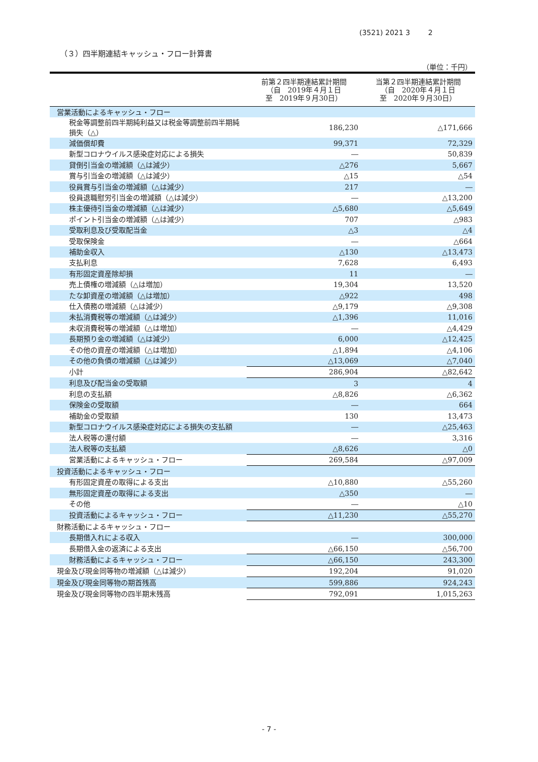(3521) 2021 3 2
（３）四半期連結キャッシュ・フロー計算書
（単位：千円）
| | 前第２四半期連結累計期間 （自 2019年４月１日 至 2019年９月30日） | 当第２四半期連結累計期間 （自 2020年４月１日 至 2020年９月30日） |
| --- | --- | --- |
| 営業活動によるキャッシュ・フロー | | |
| 税金等調整前四半期純利益又は税金等調整前四半期純損失（△） | 186,230 | △171,666 |
| 減価償却費 | 99,371 | 72,329 |
| 新型コロナウイルス感染症対応による損失 | ― | 50,839 |
| 貸倒引当金の増減額（△は減少） | △276 | 5,667 |
| 賞与引当金の増減額（△は減少） | △15 | △54 |
| 役員賞与引当金の増減額（△は減少） | 217 | ― |
| 役員退職慰労引当金の増減額（△は減少） | ― | △13,200 |
| 株主優待引当金の増減額（△は減少） | △5,680 | △5,649 |
| ポイント引当金の増減額（△は減少） | 707 | △983 |
| 受取利息及び受取配当金 | △3 | △4 |
| 受取保険金 | ― | △664 |
| 補助金収入 | △130 | △13,473 |
| 支払利息 | 7,628 | 6,493 |
| 有形固定資産除却損 | 11 | ― |
| 売上債権の増減額（△は増加） | 19,304 | 13,520 |
| たな卸資産の増減額（△は増加） | △922 | 498 |
| 仕入債務の増減額（△は減少） | △9,179 | △9,308 |
| 未払消費税等の増減額（△は減少） | △1,396 | 11,016 |
| 未収消費税等の増減額（△は増加） | ― | △4,429 |
| 長期預り金の増減額（△は減少） | 6,000 | △12,425 |
| その他の資産の増減額（△は増加） | △1,894 | △4,106 |
| その他の負債の増減額（△は減少） | △13,069 | △7,040 |
| 小計 | 286,904 | △82,642 |
| 利息及び配当金の受取額 | 3 | 4 |
| 利息の支払額 | △8,826 | △6,362 |
| 保険金の受取額 | ― | 664 |
| 補助金の受取額 | 130 | 13,473 |
| 新型コロナウイルス感染症対応による損失の支払額 | ― | △25,463 |
| 法人税等の還付額 | ― | 3,316 |
| 法人税等の支払額 | △8,626 | △0 |
| 営業活動によるキャッシュ・フロー | 269,584 | △97,009 |
| 投資活動によるキャッシュ・フロー | | |
| 有形固定資産の取得による支出 | △10,880 | △55,260 |
| 無形固定資産の取得による支出 | △350 | ― |
| その他 | ― | △10 |
| 投資活動によるキャッシュ・フロー | △11,230 | △55,270 |
| 財務活動によるキャッシュ・フロー | | |
| 長期借入れによる収入 | ― | 300,000 |
| 長期借入金の返済による支出 | △66,150 | △56,700 |
| 財務活動によるキャッシュ・フロー | △66,150 | 243,300 |
| 現金及び現金同等物の増減額（△は減少） | 192,204 | 91,020 |
| 現金及び現金同等物の期首残高 | 599,886 | 924,243 |
| 現金及び現金同等物の四半期末残高 | 792,091 | 1,015,263 |
- 7 -